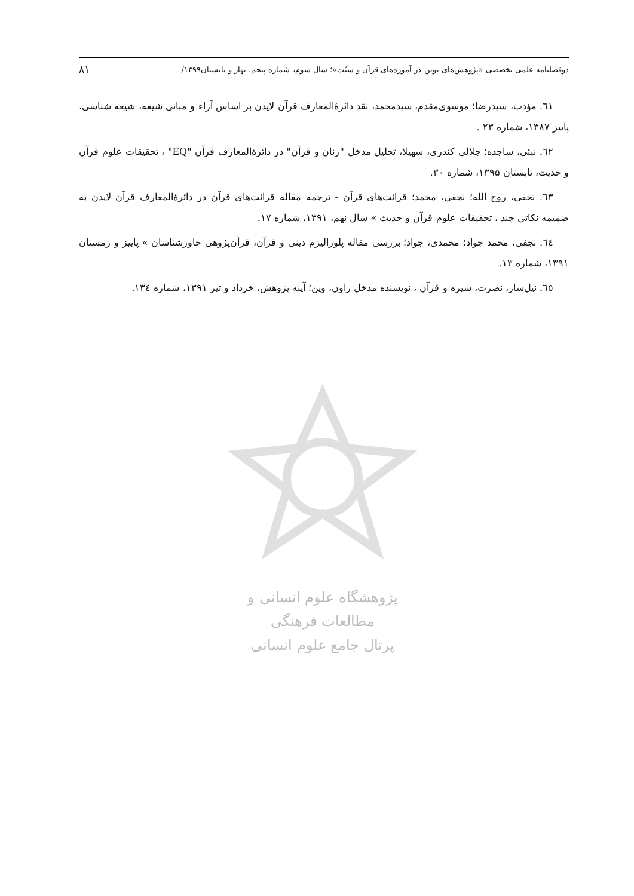دوفصلنامه علمی تخصصی «پژوهش‌های نوین در آموزه‌های قرآن و سنّت»؛ سال سوم، شماره پنجم، بهار و تابستان۱۳۹۹/ ۸۱
پژوهشگاه علوم انسانی و مطالعات فرهنگی
پرتال جامع علوم انسانی
٦١. مؤدب، سیدرضا؛ موسوی‌مقدم، سیدمحمد، نقد دائرۀالمعارف قرآن لایدن بر اساس آراء و مبانی شیعه، شیعه شناسی، پاییز ۱۳۸۷، شماره ۲۳ .
٦٢. نبئی، ساجده؛ جلالی کندری، سهیلا، تحلیل مدخل "زنان و قرآن" در دائرۀالمعارف قرآن "EQ" ، تحقیقات علوم قرآن و حدیث، تابستان ۱۳۹۵، شماره ۳۰.
٦٣. نجفی، روح الله؛ نجفی، محمد؛ قرائت‌های قرآن - ترجمه مقاله قرائت‌های قرآن در دائرۀالمعارف قرآن لایدن به ضمیمه نکاتی چند ، تحقیقات علوم قرآن و حدیث » سال نهم، ۱۳۹۱، شماره ۱۷.
٦٤. نجفی، محمد جواد؛ محمدی، جواد؛ بررسی مقاله پلورالیزم دینی و قرآن، قرآن‌پژوهی خاورشناسان » پاییز و زمستان ۱۳۹۱، شماره ۱۳.
٦٥. نیل‌ساز، نصرت، سیره و قرآن ، نویسنده مدخل راون، وین؛ آینه پژوهش، خرداد و تیر ۱۳۹۱، شماره ۱۳٤.